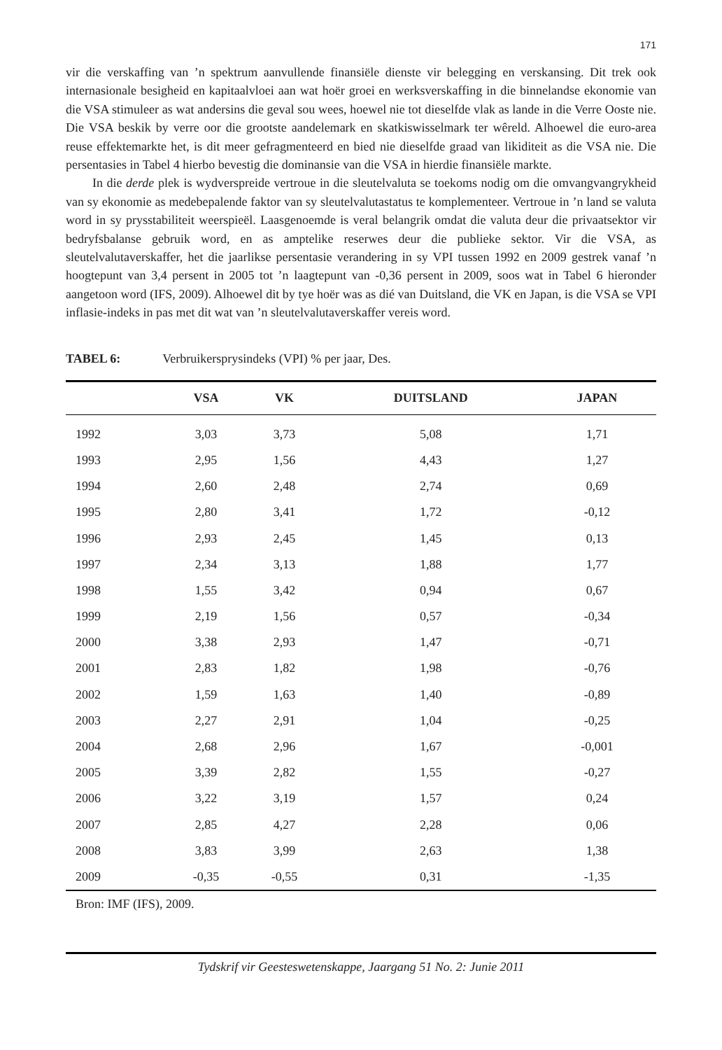171
vir die verskaffing van ’n spektrum aanvullende finansiële dienste vir belegging en verskansing. Dit trek ook internasionale besigheid en kapitaalvloei aan wat hoër groei en werksverskaffing in die binnelandse ekonomie van die VSA stimuleer as wat andersins die geval sou wees, hoewel nie tot dieselfde vlak as lande in die Verre Ooste nie. Die VSA beskik by verre oor die grootste aandelemark en skatkiswisselmark ter wêreld. Alhoewel die euro-area reuse effektemarkte het, is dit meer gefragmenteerd en bied nie dieselfde graad van likiditeit as die VSA nie. Die persentasies in Tabel 4 hierbo bevestig die dominansie van die VSA in hierdie finansiële markte.
In die derde plek is wydverspreide vertroue in die sleutelvaluta se toekoms nodig om die omvangvangrykheid van sy ekonomie as medebepalende faktor van sy sleutelvalutastatus te komplementeer. Vertroue in ’n land se valuta word in sy prysstabiliteit weerspieël. Laasgenoemde is veral belangrik omdat die valuta deur die privaatsektor vir bedryfsbalanse gebruik word, en as amptelike reserwes deur die publieke sektor. Vir die VSA, as sleutelvalutaverskaffer, het die jaarlikse persentasie verandering in sy VPI tussen 1992 en 2009 gestrek vanaf ’n hoogtepunt van 3,4 persent in 2005 tot ’n laagtepunt van -0,36 persent in 2009, soos wat in Tabel 6 hieronder aangetoon word (IFS, 2009). Alhoewel dit by tye hoër was as dié van Duitsland, die VK en Japan, is die VSA se VPI inflasie-indeks in pas met dit wat van ’n sleutelvalutaverskaffer vereis word.
TABEL 6: Verbruikersprysindeks (VPI) % per jaar, Des.
| | VSA | VK | DUITSLAND | JAPAN |
| --- | --- | --- | --- | --- |
| 1992 | 3,03 | 3,73 | 5,08 | 1,71 |
| 1993 | 2,95 | 1,56 | 4,43 | 1,27 |
| 1994 | 2,60 | 2,48 | 2,74 | 0,69 |
| 1995 | 2,80 | 3,41 | 1,72 | -0,12 |
| 1996 | 2,93 | 2,45 | 1,45 | 0,13 |
| 1997 | 2,34 | 3,13 | 1,88 | 1,77 |
| 1998 | 1,55 | 3,42 | 0,94 | 0,67 |
| 1999 | 2,19 | 1,56 | 0,57 | -0,34 |
| 2000 | 3,38 | 2,93 | 1,47 | -0,71 |
| 2001 | 2,83 | 1,82 | 1,98 | -0,76 |
| 2002 | 1,59 | 1,63 | 1,40 | -0,89 |
| 2003 | 2,27 | 2,91 | 1,04 | -0,25 |
| 2004 | 2,68 | 2,96 | 1,67 | -0,001 |
| 2005 | 3,39 | 2,82 | 1,55 | -0,27 |
| 2006 | 3,22 | 3,19 | 1,57 | 0,24 |
| 2007 | 2,85 | 4,27 | 2,28 | 0,06 |
| 2008 | 3,83 | 3,99 | 2,63 | 1,38 |
| 2009 | -0,35 | -0,55 | 0,31 | -1,35 |
Bron: IMF (IFS), 2009.
Tydskrif vir Geesteswetenskappe, Jaargang 51 No. 2: Junie 2011